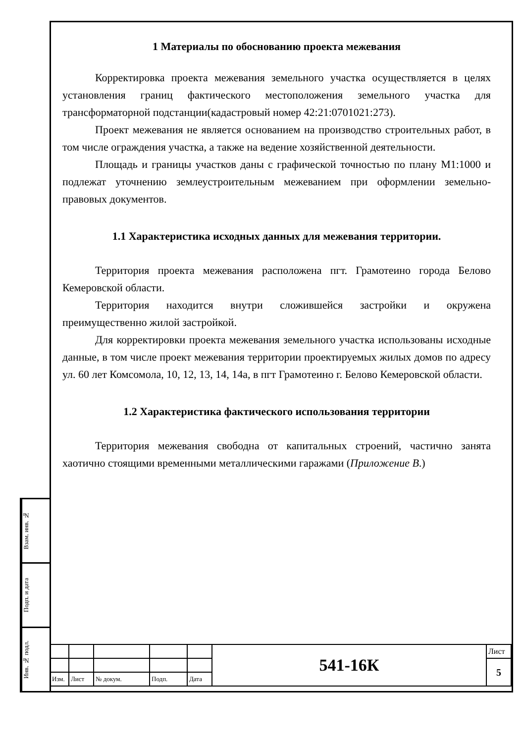Взам. инв. №
Подп. и дата
Инв. № подл.
1 Материалы по обоснованию проекта межевания
Корректировка проекта межевания земельного участка осуществляется в целях установления границ фактического местоположения земельного участка для трансформаторной подстанции(кадастровый номер 42:21:0701021:273).
Проект межевания не является основанием на производство строительных работ, в том числе ограждения участка, а также на ведение хозяйственной деятельности.
Площадь и границы участков даны с графической точностью по плану М1:1000 и подлежат уточнению землеустроительным межеванием при оформлении земельно-правовых документов.
1.1 Характеристика исходных данных для межевания территории.
Территория проекта межевания расположена пгт. Грамотеино города Белово Кемеровской области.
Территория находится внутри сложившейся застройки и окружена преимущественно жилой застройкой.
Для корректировки проекта межевания земельного участка использованы исходные данные, в том числе проект межевания территории проектируемых жилых домов по адресу ул. 60 лет Комсомола, 10, 12, 13, 14, 14а, в пгт Грамотеино г. Белово Кемеровской области.
1.2 Характеристика фактического использования территории
Территория межевания свободна от капитальных строений, частично занята хаотично стоящими временными металлическими гаражами (Приложение В.)
| | | | | | 541-16К | Лист |
| | | | | | | 5 |
| Изм. | Лист | № докум. | Подп. | Дата | | |